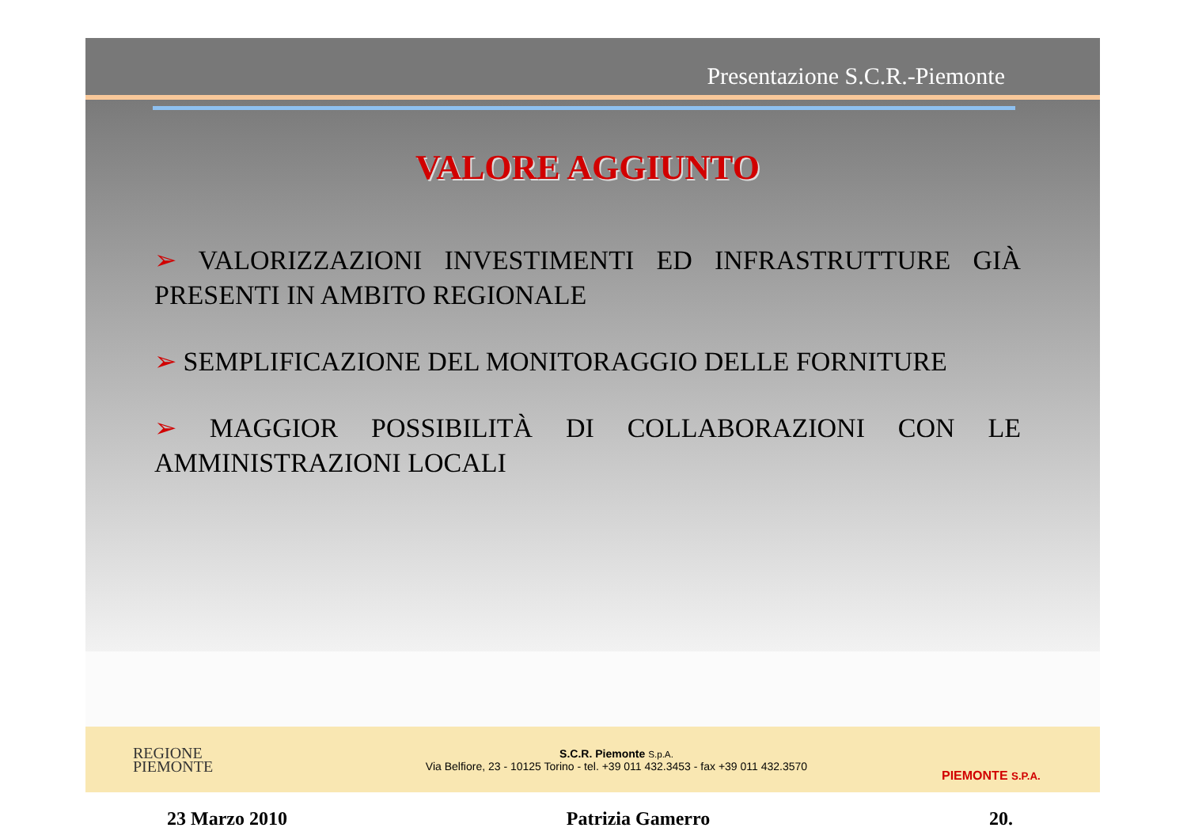Presentazione S.C.R.-Piemonte
VALORE AGGIUNTO
➢ VALORIZZAZIONI INVESTIMENTI ED INFRASTRUTTURE GIÀ PRESENTI IN AMBITO REGIONALE
➢ SEMPLIFICAZIONE DEL MONITORAGGIO DELLE FORNITURE
➢ MAGGIOR POSSIBILITÀ DI COLLABORAZIONI CON LE AMMINISTRAZIONI LOCALI
REGIONE
PIEMONTE
S.C.R. Piemonte S.p.A.
Via Belfiore, 23 - 10125 Torino - tel. +39 011 432.3453 - fax +39 011 432.3570
PIEMONTE S.P.A.
23 Marzo 2010 Patrizia Gamerro 20.